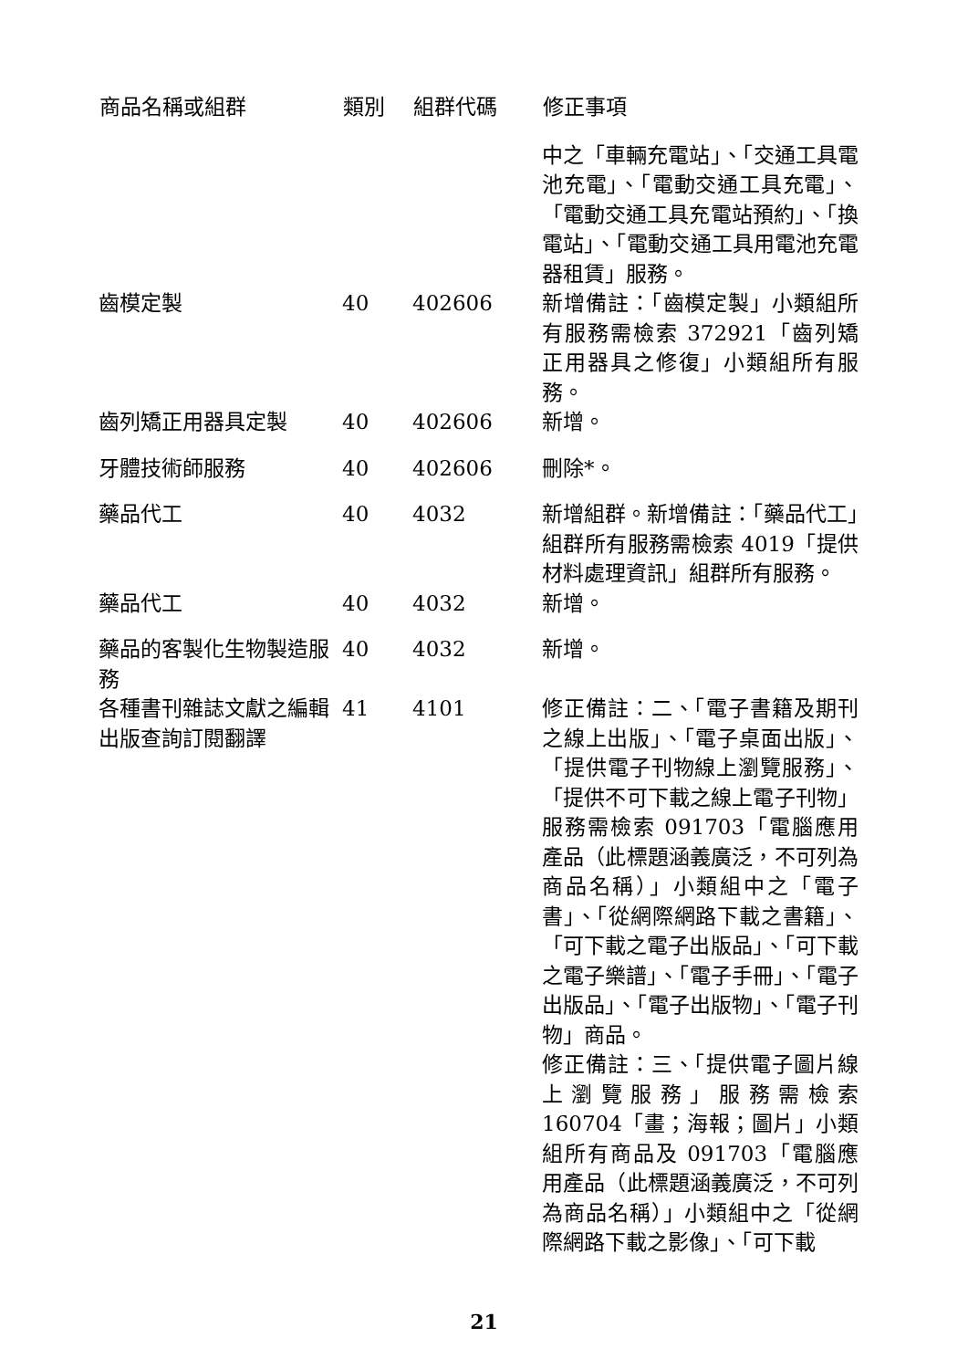| 商品名稱或組群 | 類別 | 組群代碼 | 修正事項 |
| --- | --- | --- | --- |
| | | | 中之「車輛充電站」、「交通工具電池充電」、「電動交通工具充電」、「電動交通工具充電站預約」、「換電站」、「電動交通工具用電池充電器租賃」服務。 |
| 齒模定製 | 40 | 402606 | 新增備註：「齒模定製」小類組所有服務需檢索 372921「齒列矯正用器具之修復」小類組所有服務。 |
| 齒列矯正用器具定製 | 40 | 402606 | 新增。 |
| 牙體技術師服務 | 40 | 402606 | 刪除*。 |
| 藥品代工 | 40 | 4032 | 新增組群。新增備註：「藥品代工」組群所有服務需檢索 4019「提供材料處理資訊」組群所有服務。 |
| 藥品代工 | 40 | 4032 | 新增。 |
| 藥品的客製化生物製造服務 | 40 | 4032 | 新增。 |
| 各種書刊雜誌文獻之編輯出版查詢訂閱翻譯 | 41 | 4101 | 修正備註：二、「電子書籍及期刊之線上出版」、「電子桌面出版」、「提供電子刊物線上瀏覽服務」、「提供不可下載之線上電子刊物」服務需檢索 091703「電腦應用產品（此標題涵義廣泛，不可列為商品名稱）」小類組中之「電子書」、「從網際網路下載之書籍」、「可下載之電子出版品」、「可下載之電子樂譜」、「電子手冊」、「電子出版品」、「電子出版物」、「電子刊物」商品。 修正備註：三、「提供電子圖片線上瀏覽服務」服務需檢索 160704「畫；海報；圖片」小類組所有商品及 091703「電腦應用產品（此標題涵義廣泛，不可列為商品名稱）」小類組中之「從網際網路下載之影像」、「可下載 |
21